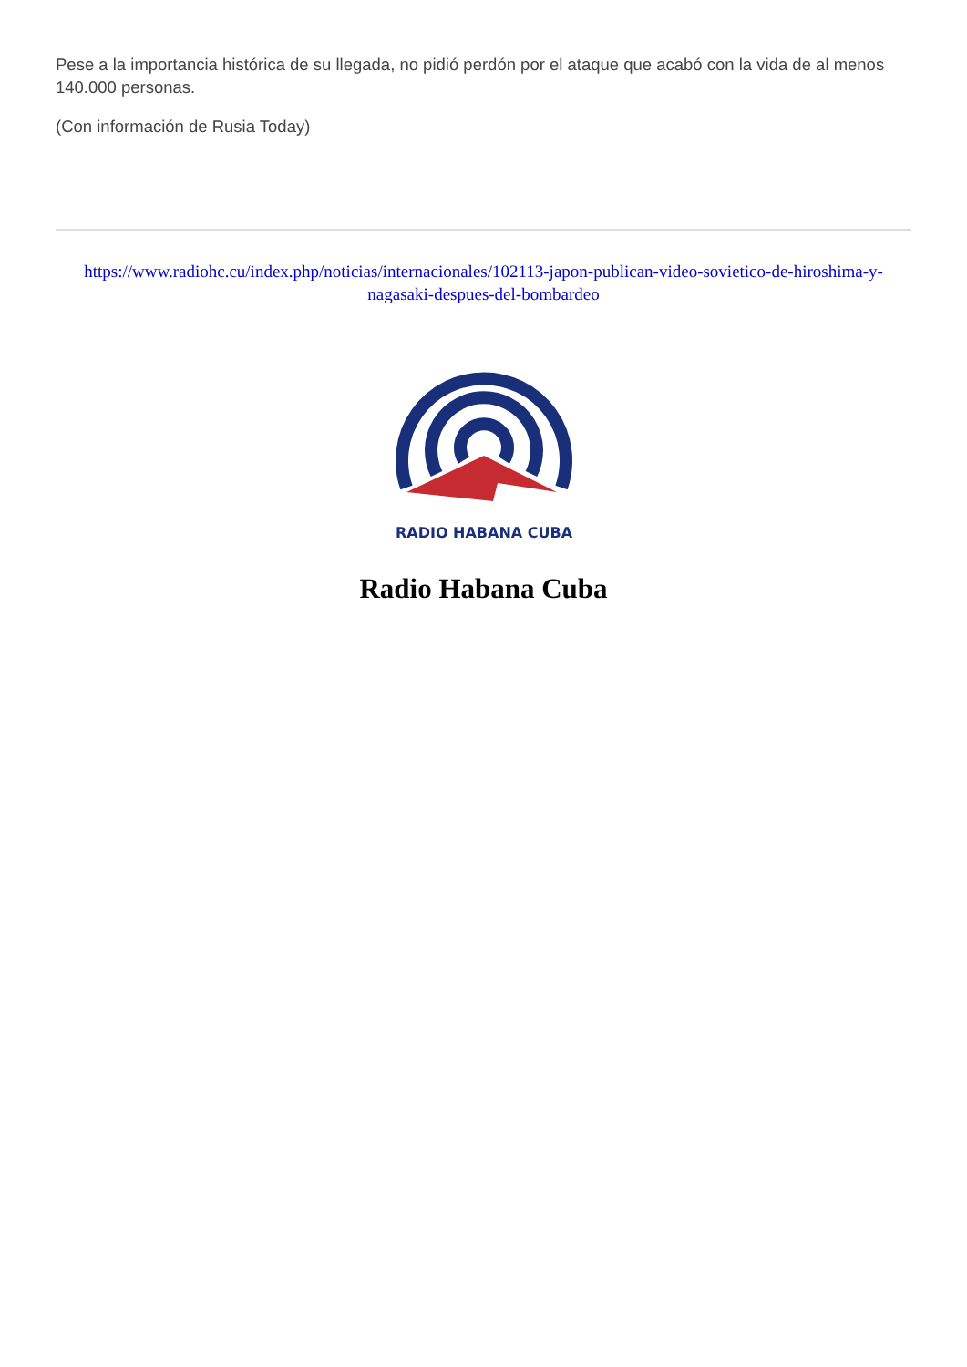Pese a la importancia histórica de su llegada, no pidió perdón por el ataque que acabó con la vida de al menos 140.000 personas.
(Con información de Rusia Today)
https://www.radiohc.cu/index.php/noticias/internacionales/102113-japon-publican-video-sovietico-de-hiroshima-y-nagasaki-despues-del-bombardeo
RADIO HABANA CUBA
Radio Habana Cuba